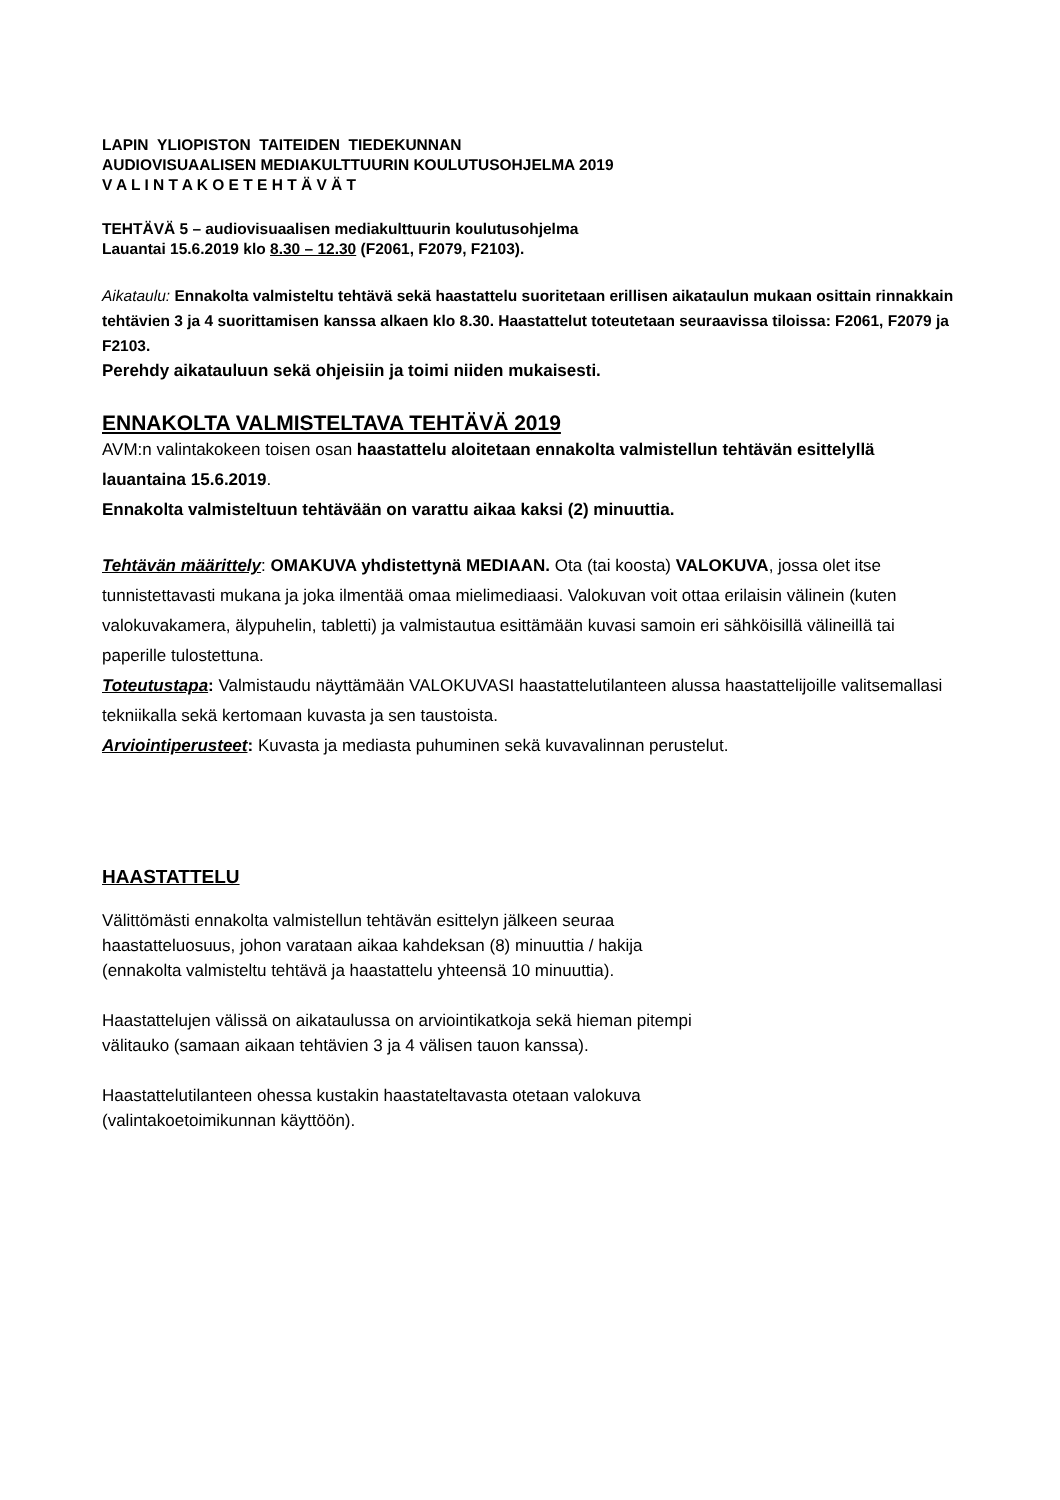LAPIN YLIOPISTON TAITEIDEN TIEDEKUNNAN
AUDIOVISUAALISEN MEDIAKULTTUURIN KOULUTUSOHJELMA 2019
V A L I N T A K O E T E H T Ä V Ä T
TEHTÄVÄ 5 – audiovisuaalisen mediakulttuurin koulutusohjelma
Lauantai 15.6.2019 klo 8.30 – 12.30 (F2061, F2079, F2103).
Aikataulu: Ennakolta valmisteltu tehtävä sekä haastattelu suoritetaan erillisen aikataulun mukaan osittain rinnakkain tehtävien 3 ja 4 suorittamisen kanssa alkaen klo 8.30. Haastattelut toteutetaan seuraavissa tiloissa: F2061, F2079 ja F2103.
Perehdy aikatauluun sekä ohjeisiin ja toimi niiden mukaisesti.
ENNAKOLTA VALMISTELTAVA TEHTÄVÄ 2019
AVM:n valintakokeen toisen osan haastattelu aloitetaan ennakolta valmistellun tehtävän esittelyllä lauantaina 15.6.2019.
Ennakolta valmisteltuun tehtävään on varattu aikaa kaksi (2) minuuttia.
Tehtävän määrittely: OMAKUVA yhdistettynä MEDIAAN. Ota (tai koosta) VALOKUVA, jossa olet itse tunnistettavasti mukana ja joka ilmentää omaa mielimediaasi. Valokuvan voit ottaa erilaisin välinein (kuten valokuvakamera, älypuhelin, tabletti) ja valmistautua esittämään kuvasi samoin eri sähköisillä välineillä tai paperille tulostettuna.
Toteutustapa: Valmistaudu näyttämään VALOKUVASI haastattelutilanteen alussa haastattelijoille valitsemallasi tekniikalla sekä kertomaan kuvasta ja sen taustoista.
Arviointiperusteet: Kuvasta ja mediasta puhuminen sekä kuvavalinnan perustelut.
HAASTATTELU
Välittömästi ennakolta valmistellun tehtävän esittelyn jälkeen seuraa
haastatteluosuus, johon varataan aikaa kahdeksan (8) minuuttia / hakija
(ennakolta valmisteltu tehtävä ja haastattelu yhteensä 10 minuuttia).
Haastattelujen välissä on aikataulussa on arviointikatkoja sekä hieman pitempi
välitauko (samaan aikaan tehtävien 3 ja 4 välisen tauon kanssa).
Haastattelutilanteen ohessa kustakin haastateltavasta otetaan valokuva
(valintakoetoimikunnan käyttöön).